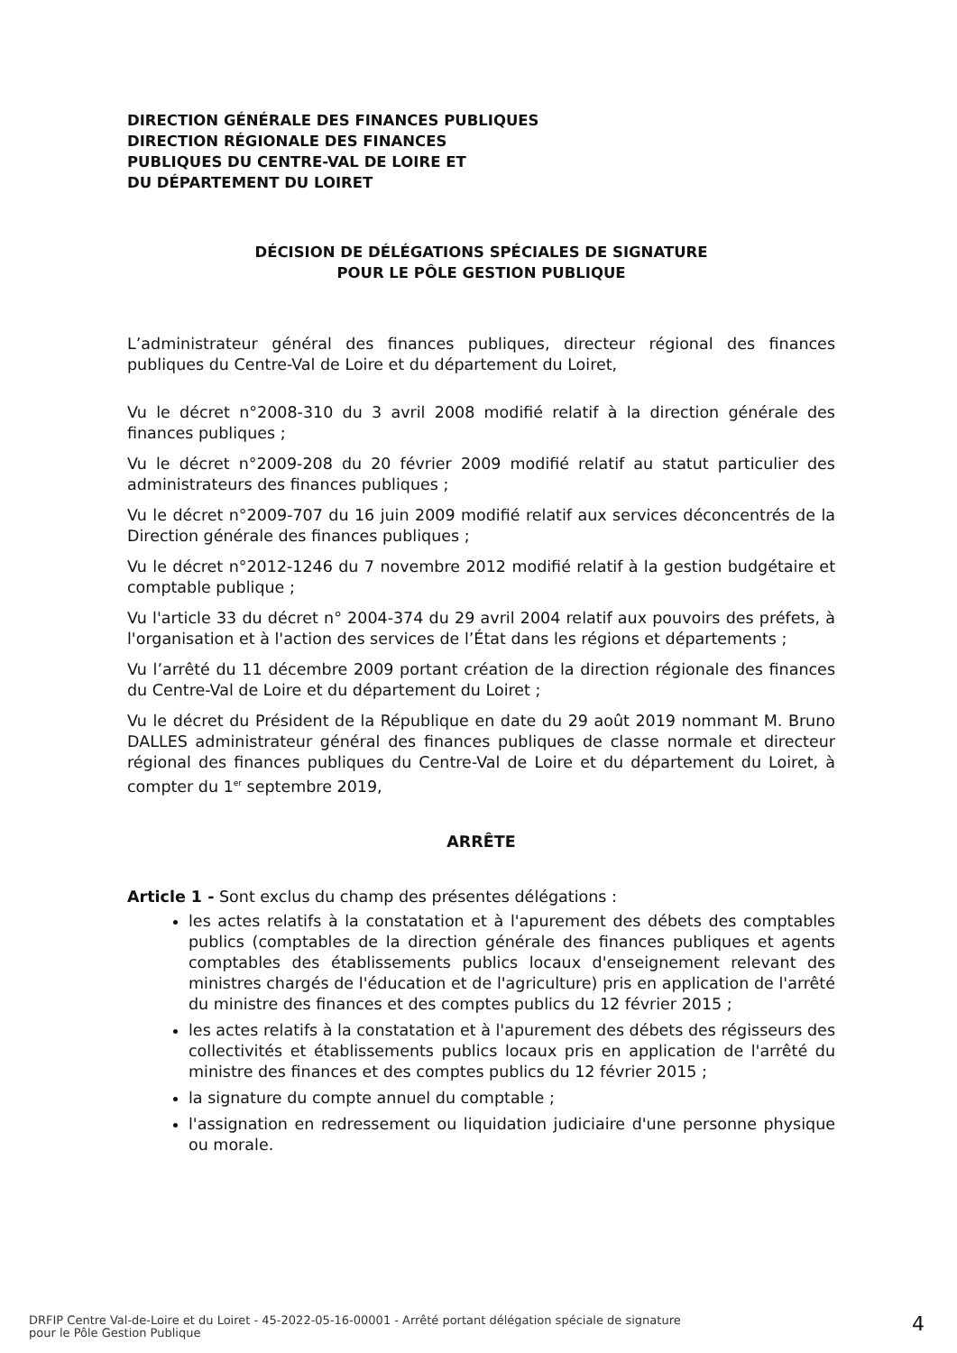DIRECTION GÉNÉRALE DES FINANCES PUBLIQUES
DIRECTION RÉGIONALE DES FINANCES
PUBLIQUES DU CENTRE-VAL DE LOIRE ET
DU DÉPARTEMENT DU LOIRET
DÉCISION DE DÉLÉGATIONS SPÉCIALES DE SIGNATURE
POUR LE PÔLE GESTION PUBLIQUE
L’administrateur général des finances publiques, directeur régional des finances publiques du Centre-Val de Loire et du département du Loiret,
Vu le décret n°2008-310 du 3 avril 2008 modifié relatif à la direction générale des finances publiques ;
Vu le décret n°2009-208 du 20 février 2009 modifié relatif au statut particulier des administrateurs des finances publiques ;
Vu le décret n°2009-707 du 16 juin 2009 modifié relatif aux services déconcentrés de la Direction générale des finances publiques ;
Vu le décret n°2012-1246 du 7 novembre 2012 modifié relatif à la gestion budgétaire et comptable publique ;
Vu l'article 33 du décret n° 2004-374 du 29 avril 2004 relatif aux pouvoirs des préfets, à l'organisation et à l'action des services de l’État dans les régions et départements ;
Vu l’arrêté du 11 décembre 2009 portant création de la direction régionale des finances du Centre-Val de Loire et du département du Loiret ;
Vu le décret du Président de la République en date du 29 août 2019 nommant M. Bruno DALLES administrateur général des finances publiques de classe normale et directeur régional des finances publiques du Centre-Val de Loire et du département du Loiret, à compter du 1<sup>er</sup> septembre 2019,
ARRÊTE
Article 1 - Sont exclus du champ des présentes délégations :
les actes relatifs à la constatation et à l'apurement des débets des comptables publics (comptables de la direction générale des finances publiques et agents comptables des établissements publics locaux d'enseignement relevant des ministres chargés de l'éducation et de l'agriculture) pris en application de l'arrêté du ministre des finances et des comptes publics du 12 février 2015 ;
les actes relatifs à la constatation et à l'apurement des débets des régisseurs des collectivités et établissements publics locaux pris en application de l'arrêté du ministre des finances et des comptes publics du 12 février 2015 ;
la signature du compte annuel du comptable ;
l'assignation en redressement ou liquidation judiciaire d'une personne physique ou morale.
DRFIP Centre Val-de-Loire et du Loiret - 45-2022-05-16-00001 - Arrêté portant délégation spéciale de signature
pour le Pôle Gestion Publique
4